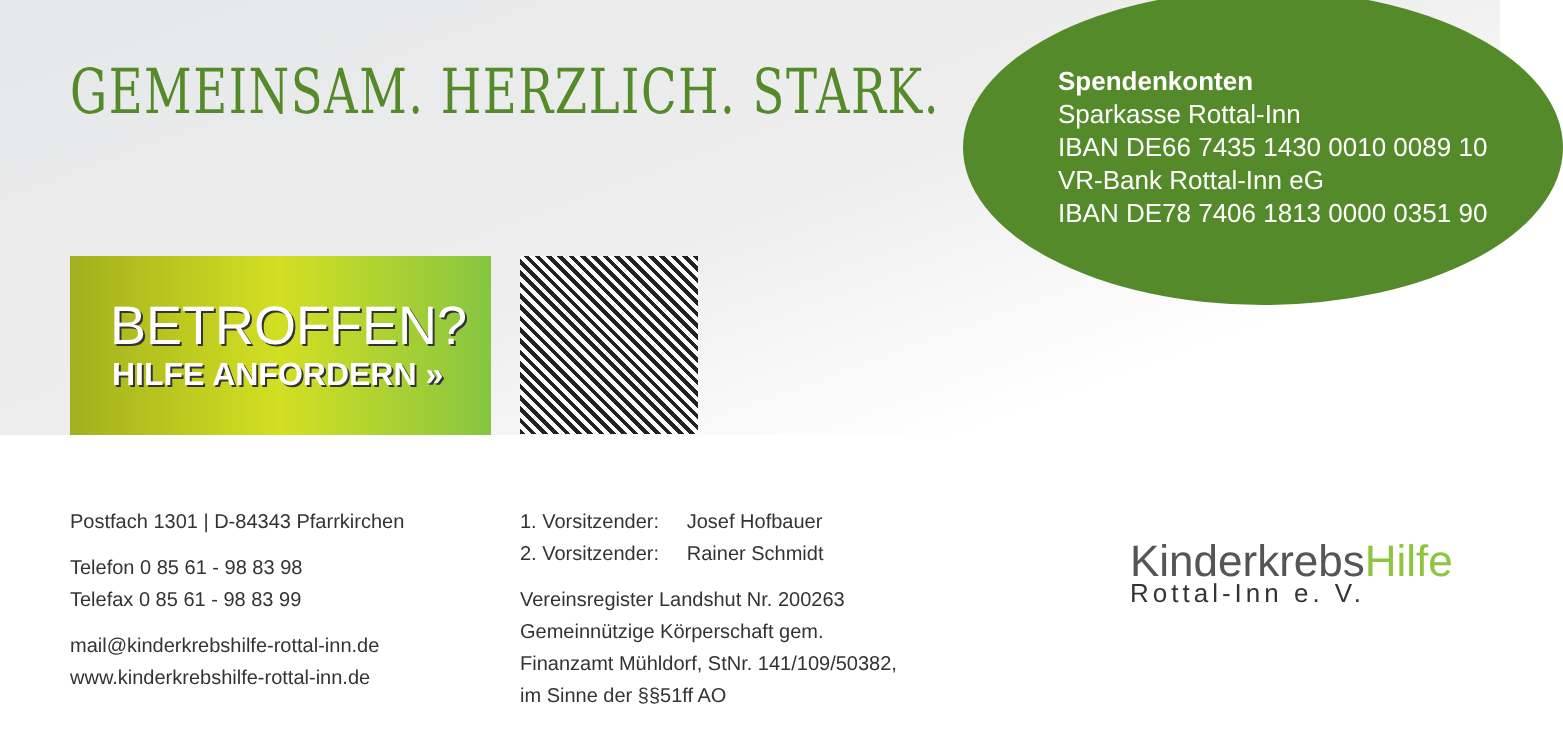GEMEINSAM. HERZLICH. STARK.
Spendenkonten
Sparkasse Rottal-Inn
IBAN DE66 7435 1430 0010 0089 10
VR-Bank Rottal-Inn eG
IBAN DE78 7406 1813 0000 0351 90
BETROFFEN?
HILFE ANFORDERN »
Postfach 1301 | D-84343 Pfarrkirchen
Telefon 0 85 61 - 98 83 98
Telefax 0 85 61 - 98 83 99
mail@kinderkrebshilfe-rottal-inn.de
www.kinderkrebshilfe-rottal-inn.de
1. Vorsitzender: Josef Hofbauer
2. Vorsitzender: Rainer Schmidt
Vereinsregister Landshut Nr. 200263
Gemeinnützige Körperschaft gem.
Finanzamt Mühldorf, StNr. 141/109/50382,
im Sinne der §§51ff AO
KinderkrebsHilfe
Rottal-Inn e. V.